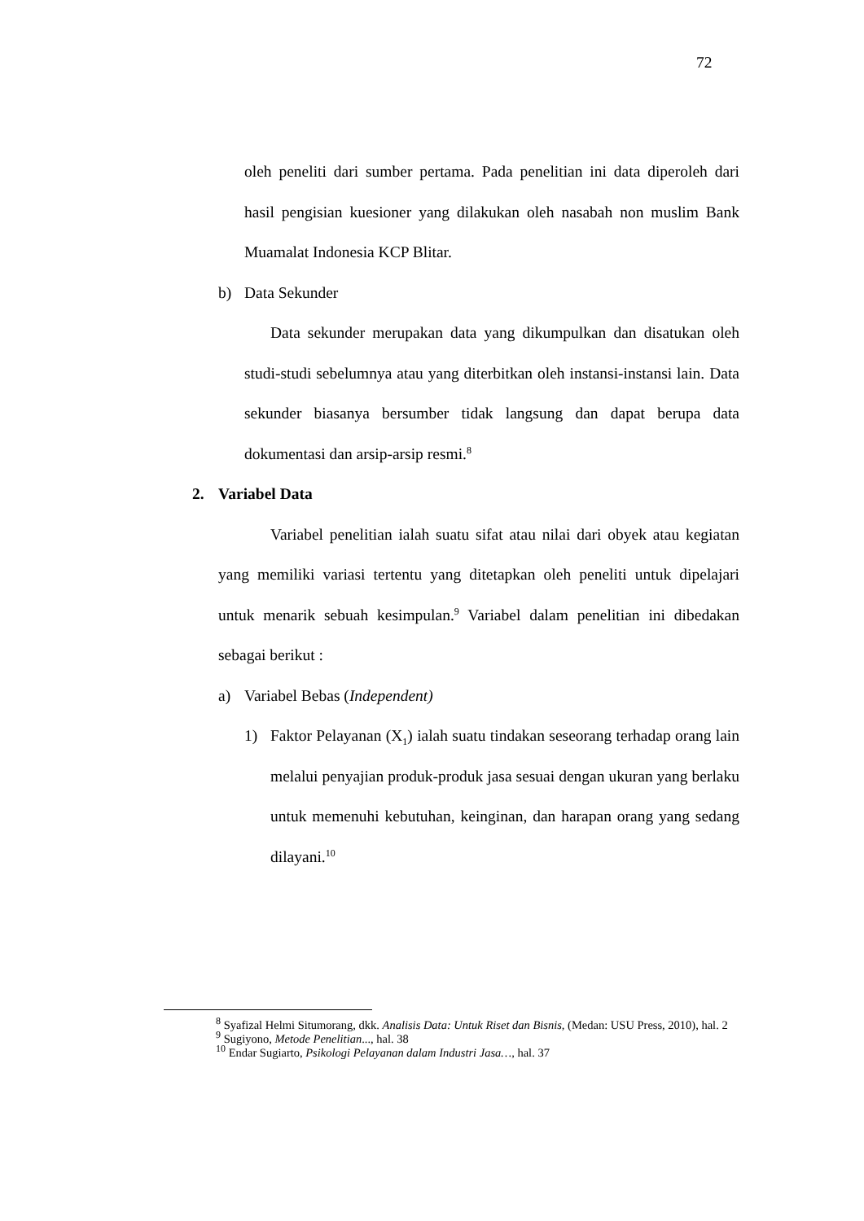72
oleh peneliti dari sumber pertama. Pada penelitian ini data diperoleh dari hasil pengisian kuesioner yang dilakukan oleh nasabah non muslim Bank Muamalat Indonesia KCP Blitar.
b) Data Sekunder
Data sekunder merupakan data yang dikumpulkan dan disatukan oleh studi-studi sebelumnya atau yang diterbitkan oleh instansi-instansi lain. Data sekunder biasanya bersumber tidak langsung dan dapat berupa data dokumentasi dan arsip-arsip resmi.<sup>8</sup>
2. Variabel Data
Variabel penelitian ialah suatu sifat atau nilai dari obyek atau kegiatan yang memiliki variasi tertentu yang ditetapkan oleh peneliti untuk dipelajari untuk menarik sebuah kesimpulan.<sup>9</sup> Variabel dalam penelitian ini dibedakan sebagai berikut :
a) Variabel Bebas (Independent)
1) Faktor Pelayanan (X<sub>1</sub>) ialah suatu tindakan seseorang terhadap orang lain melalui penyajian produk-produk jasa sesuai dengan ukuran yang berlaku untuk memenuhi kebutuhan, keinginan, dan harapan orang yang sedang dilayani.<sup>10</sup>
<sup>8</sup> Syafizal Helmi Situmorang, dkk. Analisis Data: Untuk Riset dan Bisnis, (Medan: USU Press, 2010), hal. 2
<sup>9</sup> Sugiyono, Metode Penelitian..., hal. 38
<sup>10</sup> Endar Sugiarto, Psikologi Pelayanan dalam Industri Jasa…, hal. 37